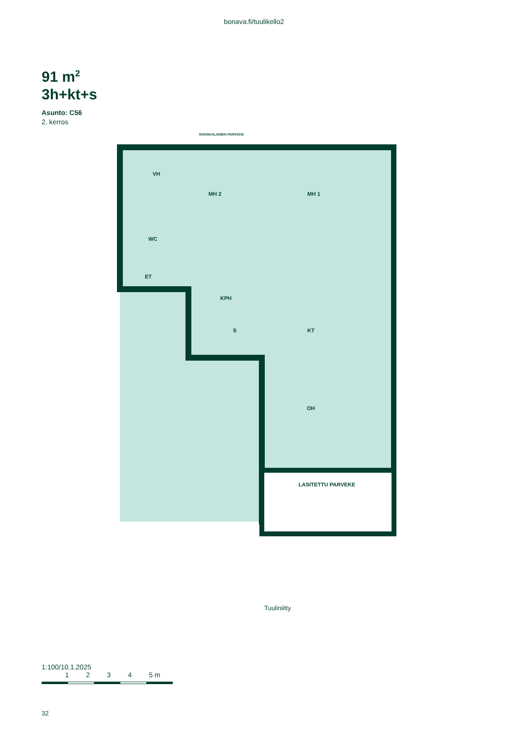bonava.fi/tuulikello2
91 m<sup>2</sup>
3h+kt+s
Asunto: C56
2. kerros
RANSKALAINEN PARVEKE
VH
MH 2 MH 1
WC
ET
KPH
S KT
OH
LASITETTU PARVEKE
Tuuliniitty
1:100/10.1.2025
1234 5 m
32